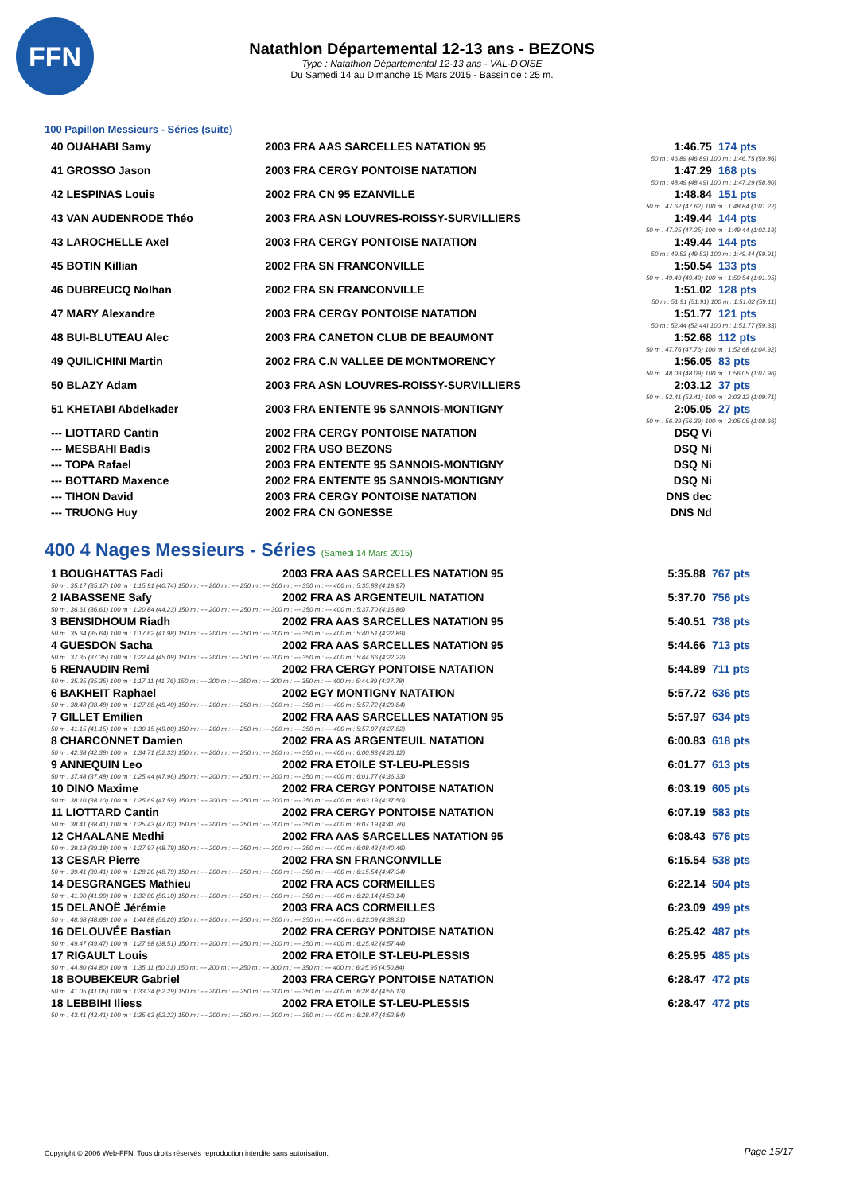FFN
Natathlon Départemental 12-13 ans - BEZONS
Type : Natathlon Départemental 12-13 ans - VAL-D'OISE
Du Samedi 14 au Dimanche 15 Mars 2015 - Bassin de : 25 m.
100 Papillon Messieurs - Séries (suite)
| 40 OUAHABI Samy | 2003 FRA AAS SARCELLES NATATION 95 | 1:46.75 | 174 pts |
| 50 m : 46.89 (46.89) 100 m : 1:46.75 (59.86) | | | |
| 41 GROSSO Jason | 2003 FRA CERGY PONTOISE NATATION | 1:47.29 | 168 pts |
| 50 m : 48.49 (48.49) 100 m : 1:47.29 (58.80) | | | |
| 42 LESPINAS Louis | 2002 FRA CN 95 EZANVILLE | 1:48.84 | 151 pts |
| 50 m : 47.62 (47.62) 100 m : 1:48.84 (1:01.22) | | | |
| 43 VAN AUDENRODE Théo | 2003 FRA ASN LOUVRES-ROISSY-SURVILLIERS | 1:49.44 | 144 pts |
| 50 m : 47.25 (47.25) 100 m : 1:49.44 (1:02.19) | | | |
| 43 LAROCHELLE Axel | 2003 FRA CERGY PONTOISE NATATION | 1:49.44 | 144 pts |
| 50 m : 49.53 (49.53) 100 m : 1:49.44 (59.91) | | | |
| 45 BOTIN Killian | 2002 FRA SN FRANCONVILLE | 1:50.54 | 133 pts |
| 50 m : 49.49 (49.49) 100 m : 1:50.54 (1:01.05) | | | |
| 46 DUBREUCQ Nolhan | 2002 FRA SN FRANCONVILLE | 1:51.02 | 128 pts |
| 50 m : 51.91 (51.91) 100 m : 1:51.02 (59.11) | | | |
| 47 MARY Alexandre | 2003 FRA CERGY PONTOISE NATATION | 1:51.77 | 121 pts |
| 50 m : 52.44 (52.44) 100 m : 1:51.77 (59.33) | | | |
| 48 BUI-BLUTEAU Alec | 2003 FRA CANETON CLUB DE BEAUMONT | 1:52.68 | 112 pts |
| 50 m : 47.76 (47.76) 100 m : 1:52.68 (1:04.92) | | | |
| 49 QUILICHINI Martin | 2002 FRA C.N VALLEE DE MONTMORENCY | 1:56.05 | 83 pts |
| 50 m : 48.09 (48.09) 100 m : 1:56.05 (1:07.96) | | | |
| 50 BLAZY Adam | 2003 FRA ASN LOUVRES-ROISSY-SURVILLIERS | 2:03.12 | 37 pts |
| 50 m : 53.41 (53.41) 100 m : 2:03.12 (1:09.71) | | | |
| 51 KHETABI Abdelkader | 2003 FRA ENTENTE 95 SANNOIS-MONTIGNY | 2:05.05 | 27 pts |
| 50 m : 56.39 (56.39) 100 m : 2:05.05 (1:08.66) | | | |
| --- LIOTTARD Cantin | 2002 FRA CERGY PONTOISE NATATION | DSQ Vi | |
| --- MESBAHI Badis | 2002 FRA USO BEZONS | DSQ Ni | |
| --- TOPA Rafael | 2003 FRA ENTENTE 95 SANNOIS-MONTIGNY | DSQ Ni | |
| --- BOTTARD Maxence | 2002 FRA ENTENTE 95 SANNOIS-MONTIGNY | DSQ Ni | |
| --- TIHON David | 2003 FRA CERGY PONTOISE NATATION | DNS dec | |
| --- TRUONG Huy | 2002 FRA CN GONESSE | DNS Nd | |
400 4 Nages Messieurs - Séries (Samedi 14 Mars 2015)
| 1 BOUGHATTAS Fadi | 2003 FRA AAS SARCELLES NATATION 95 | 5:35.88 | 767 pts |
| 50 m : 35.17 (35.17) 100 m : 1:15.91 (40.74) 150 m : --- 200 m : --- 250 m : --- 300 m : --- 350 m : --- 400 m : 5:35.88 (4:19.97) | | | |
| 2 IABASSENE Safy | 2002 FRA AS ARGENTEUIL NATATION | 5:37.70 | 756 pts |
| 50 m : 36.61 (36.61) 100 m : 1:20.84 (44.23) 150 m : --- 200 m : --- 250 m : --- 300 m : --- 350 m : --- 400 m : 5:37.70 (4:16.86) | | | |
| 3 BENSIDHOUM Riadh | 2002 FRA AAS SARCELLES NATATION 95 | 5:40.51 | 738 pts |
| 50 m : 35.64 (35.64) 100 m : 1:17.62 (41.98) 150 m : --- 200 m : --- 250 m : --- 300 m : --- 350 m : --- 400 m : 5:40.51 (4:22.89) | | | |
| 4 GUESDON Sacha | 2002 FRA AAS SARCELLES NATATION 95 | 5:44.66 | 713 pts |
| 50 m : 37.35 (37.35) 100 m : 1:22.44 (45.09) 150 m : --- 200 m : --- 250 m : --- 300 m : --- 350 m : --- 400 m : 5:44.66 (4:22.22) | | | |
| 5 RENAUDIN Remi | 2002 FRA CERGY PONTOISE NATATION | 5:44.89 | 711 pts |
| 50 m : 35.35 (35.35) 100 m : 1:17.11 (41.76) 150 m : --- 200 m : --- 250 m : --- 300 m : --- 350 m : --- 400 m : 5:44.89 (4:27.78) | | | |
| 6 BAKHEIT Raphael | 2002 EGY MONTIGNY NATATION | 5:57.72 | 636 pts |
| 50 m : 38.48 (38.48) 100 m : 1:27.88 (49.40) 150 m : --- 200 m : --- 250 m : --- 300 m : --- 350 m : --- 400 m : 5:57.72 (4:29.84) | | | |
| 7 GILLET Emilien | 2002 FRA AAS SARCELLES NATATION 95 | 5:57.97 | 634 pts |
| 50 m : 41.15 (41.15) 100 m : 1:30.15 (49.00) 150 m : --- 200 m : --- 250 m : --- 300 m : --- 350 m : --- 400 m : 5:57.97 (4:27.82) | | | |
| 8 CHARCONNET Damien | 2002 FRA AS ARGENTEUIL NATATION | 6:00.83 | 618 pts |
| 50 m : 42.38 (42.38) 100 m : 1:34.71 (52.33) 150 m : --- 200 m : --- 250 m : --- 300 m : --- 350 m : --- 400 m : 6:00.83 (4:26.12) | | | |
| 9 ANNEQUIN Leo | 2002 FRA ETOILE ST-LEU-PLESSIS | 6:01.77 | 613 pts |
| 50 m : 37.48 (37.48) 100 m : 1:25.44 (47.96) 150 m : --- 200 m : --- 250 m : --- 300 m : --- 350 m : --- 400 m : 6:01.77 (4:36.33) | | | |
| 10 DINO Maxime | 2002 FRA CERGY PONTOISE NATATION | 6:03.19 | 605 pts |
| 50 m : 38.10 (38.10) 100 m : 1:25.69 (47.59) 150 m : --- 200 m : --- 250 m : --- 300 m : --- 350 m : --- 400 m : 6:03.19 (4:37.50) | | | |
| 11 LIOTTARD Cantin | 2002 FRA CERGY PONTOISE NATATION | 6:07.19 | 583 pts |
| 50 m : 38.41 (38.41) 100 m : 1:25.43 (47.02) 150 m : --- 200 m : --- 250 m : --- 300 m : --- 350 m : --- 400 m : 6:07.19 (4:41.76) | | | |
| 12 CHAALANE Medhi | 2002 FRA AAS SARCELLES NATATION 95 | 6:08.43 | 576 pts |
| 50 m : 39.18 (39.18) 100 m : 1:27.97 (48.79) 150 m : --- 200 m : --- 250 m : --- 300 m : --- 350 m : --- 400 m : 6:08.43 (4:40.46) | | | |
| 13 CESAR Pierre | 2002 FRA SN FRANCONVILLE | 6:15.54 | 538 pts |
| 50 m : 39.41 (39.41) 100 m : 1:28.20 (48.79) 150 m : --- 200 m : --- 250 m : --- 300 m : --- 350 m : --- 400 m : 6:15.54 (4:47.34) | | | |
| 14 DESGRANGES Mathieu | 2002 FRA ACS CORMEILLES | 6:22.14 | 504 pts |
| 50 m : 41.90 (41.90) 100 m : 1:32.00 (50.10) 150 m : --- 200 m : --- 250 m : --- 300 m : --- 350 m : --- 400 m : 6:22.14 (4:50.14) | | | |
| 15 DELANOË Jérémie | 2003 FRA ACS CORMEILLES | 6:23.09 | 499 pts |
| 50 m : 48.68 (48.68) 100 m : 1:44.88 (56.20) 150 m : --- 200 m : --- 250 m : --- 300 m : --- 350 m : --- 400 m : 6:23.09 (4:38.21) | | | |
| 16 DELOUVÉE Bastian | 2002 FRA CERGY PONTOISE NATATION | 6:25.42 | 487 pts |
| 50 m : 49.47 (49.47) 100 m : 1:27.98 (38.51) 150 m : --- 200 m : --- 250 m : --- 300 m : --- 350 m : --- 400 m : 6:25.42 (4:57.44) | | | |
| 17 RIGAULT Louis | 2002 FRA ETOILE ST-LEU-PLESSIS | 6:25.95 | 485 pts |
| 50 m : 44.80 (44.80) 100 m : 1:35.11 (50.31) 150 m : --- 200 m : --- 250 m : --- 300 m : --- 350 m : --- 400 m : 6:25.95 (4:50.84) | | | |
| 18 BOUBEKEUR Gabriel | 2003 FRA CERGY PONTOISE NATATION | 6:28.47 | 472 pts |
| 50 m : 41.05 (41.05) 100 m : 1:33.34 (52.29) 150 m : --- 200 m : --- 250 m : --- 300 m : --- 350 m : --- 400 m : 6:28.47 (4:55.13) | | | |
| 18 LEBBIHI Iliess | 2002 FRA ETOILE ST-LEU-PLESSIS | 6:28.47 | 472 pts |
| 50 m : 43.41 (43.41) 100 m : 1:35.63 (52.22) 150 m : --- 200 m : --- 250 m : --- 300 m : --- 350 m : --- 400 m : 6:28.47 (4:52.84) | | | |
Copyright © 2006 Web-FFN. Tous droits réservés reproduction interdite sans autorisation.
Page 15/17